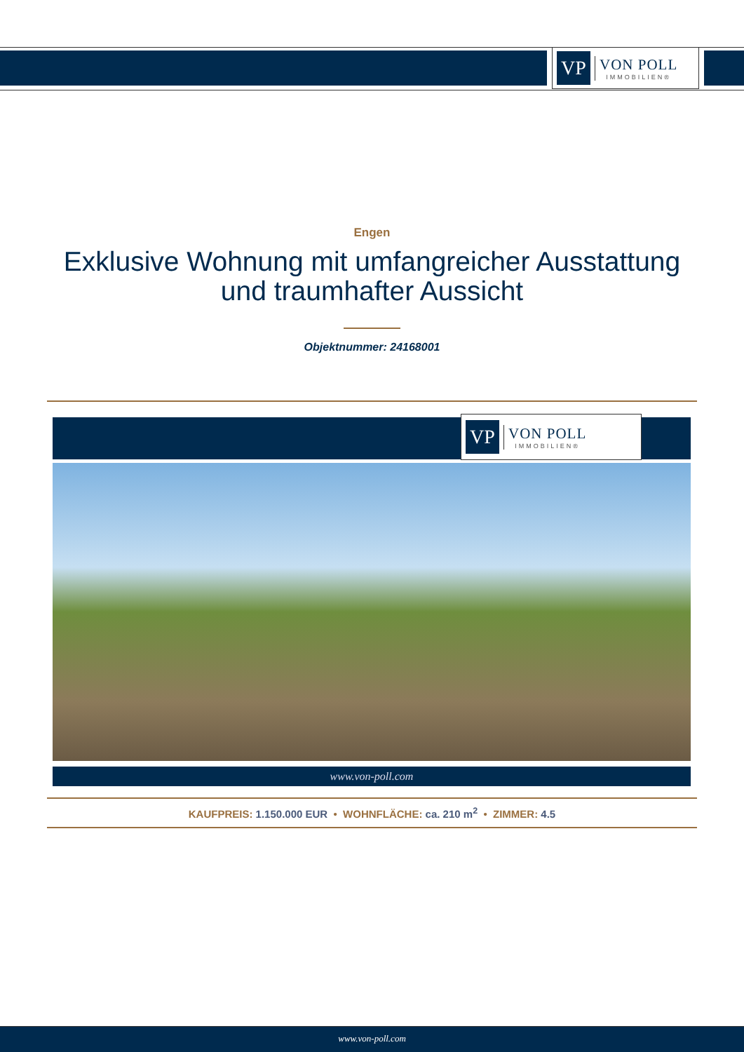VP
VON POLL
IMMOBILIEN®
Engen
Exklusive Wohnung mit umfangreicher Ausstattung
und traumhafter Aussicht
Objektnummer: 24168001
VP
VON POLL
IMMOBILIEN®
www.von-poll.com
KAUFPREIS: 1.150.000 EUR • WOHNFLÄCHE: ca. 210 m<sup>2</sup> • ZIMMER: 4.5
www.von-poll.com